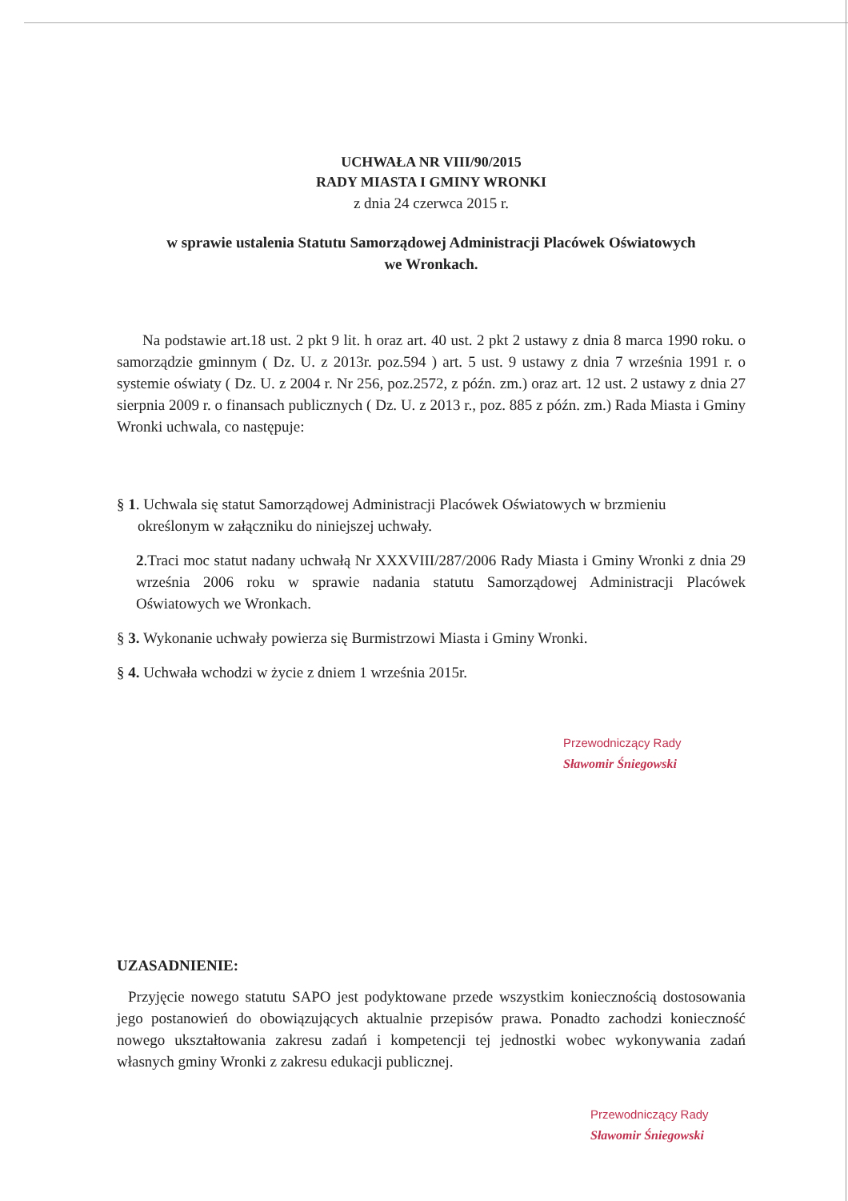UCHWAŁA NR VIII/90/2015
RADY MIASTA I GMINY WRONKI
z dnia 24 czerwca 2015 r.
w sprawie ustalenia Statutu Samorządowej Administracji Placówek Oświatowych
we Wronkach.
Na podstawie art.18 ust. 2 pkt 9 lit. h oraz art. 40 ust. 2 pkt 2 ustawy z dnia 8 marca 1990 roku. o samorządzie gminnym ( Dz. U. z 2013r. poz.594 ) art. 5 ust. 9 ustawy z dnia 7 września 1991 r. o systemie oświaty ( Dz. U. z 2004 r. Nr 256, poz.2572, z późn. zm.) oraz art. 12 ust. 2 ustawy z dnia 27 sierpnia 2009 r. o finansach publicznych ( Dz. U. z 2013 r., poz. 885 z późn. zm.) Rada Miasta i Gminy Wronki uchwala, co następuje:
§ 1. Uchwala się statut Samorządowej Administracji Placówek Oświatowych w brzmieniu
określonym w załączniku do niniejszej uchwały.
2.Traci moc statut nadany uchwałą Nr XXXVIII/287/2006 Rady Miasta i Gminy Wronki z dnia 29 września 2006 roku w sprawie nadania statutu Samorządowej Administracji Placówek Oświatowych we Wronkach.
§ 3. Wykonanie uchwały powierza się Burmistrzowi Miasta i Gminy Wronki.
§ 4. Uchwała wchodzi w życie z dniem 1 września 2015r.
Przewodniczący Rady
Sławomir Śniegowski
UZASADNIENIE:
Przyjęcie nowego statutu SAPO jest podyktowane przede wszystkim koniecznością dostosowania jego postanowień do obowiązujących aktualnie przepisów prawa. Ponadto zachodzi konieczność nowego ukształtowania zakresu zadań i kompetencji tej jednostki wobec wykonywania zadań własnych gminy Wronki z zakresu edukacji publicznej.
Przewodniczący Rady
Sławomir Śniegowski